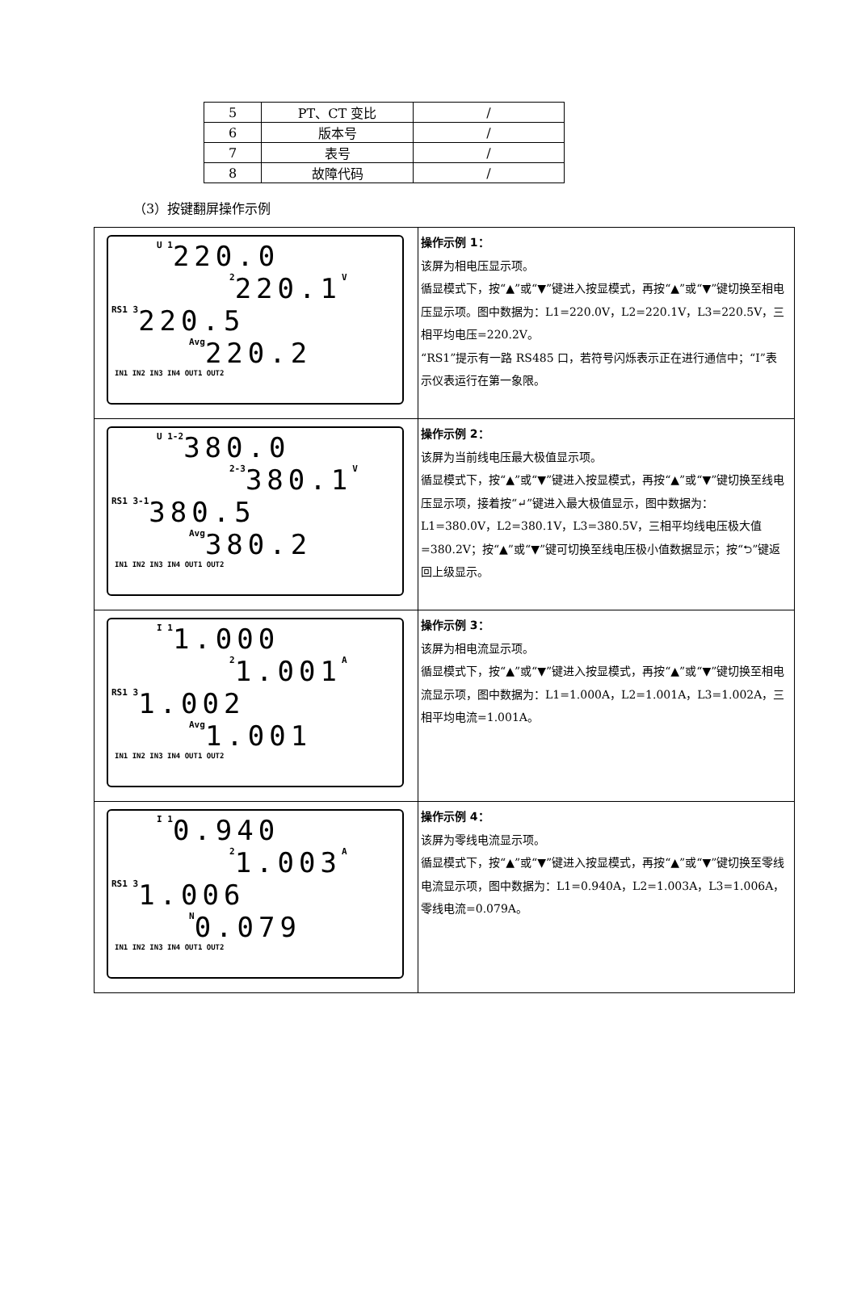| 5 | PT、CT 变比 | / |
| 6 | 版本号 | / |
| 7 | 表号 | / |
| 8 | 故障代码 | / |
（3）按键翻屏操作示例
| U 1 220.0 2 220.1 V RS1 3 220.5 Avg 220.2 IN1 IN2 IN3 IN4 OUT1 OUT2 | 操作示例 1： 该屏为相电压显示项。 循显模式下，按“▲”或“▼”键进入按显模式，再按“▲”或“▼”键切换至相电压显示项。图中数据为：L1=220.0V，L2=220.1V，L3=220.5V，三相平均电压=220.2V。 “RS1”提示有一路 RS485 口，若符号闪烁表示正在进行通信中；“Ⅰ”表示仪表运行在第一象限。 |
| U 1-2 380.0 2-3 380.1 V RS1 3-1 380.5 Avg 380.2 IN1 IN2 IN3 IN4 OUT1 OUT2 | 操作示例 2： 该屏为当前线电压最大极值显示项。 循显模式下，按“▲”或“▼”键进入按显模式，再按“▲”或“▼”键切换至线电压显示项，接着按“↵”键进入最大极值显示，图中数据为：L1=380.0V，L2=380.1V，L3=380.5V，三相平均线电压极大值=380.2V；按“▲”或“▼”键可切换至线电压极小值数据显示；按“⮌”键返回上级显示。 |
| I 1 1.000 2 1.001 A RS1 3 1.002 Avg 1.001 IN1 IN2 IN3 IN4 OUT1 OUT2 | 操作示例 3： 该屏为相电流显示项。 循显模式下，按“▲”或“▼”键进入按显模式，再按“▲”或“▼”键切换至相电流显示项，图中数据为：L1=1.000A，L2=1.001A，L3=1.002A，三相平均电流=1.001A。 |
| I 1 0.940 2 1.003 A RS1 3 1.006 N 0.079 IN1 IN2 IN3 IN4 OUT1 OUT2 | 操作示例 4： 该屏为零线电流显示项。 循显模式下，按“▲”或“▼”键进入按显模式，再按“▲”或“▼”键切换至零线电流显示项，图中数据为：L1=0.940A，L2=1.003A，L3=1.006A，零线电流=0.079A。 |